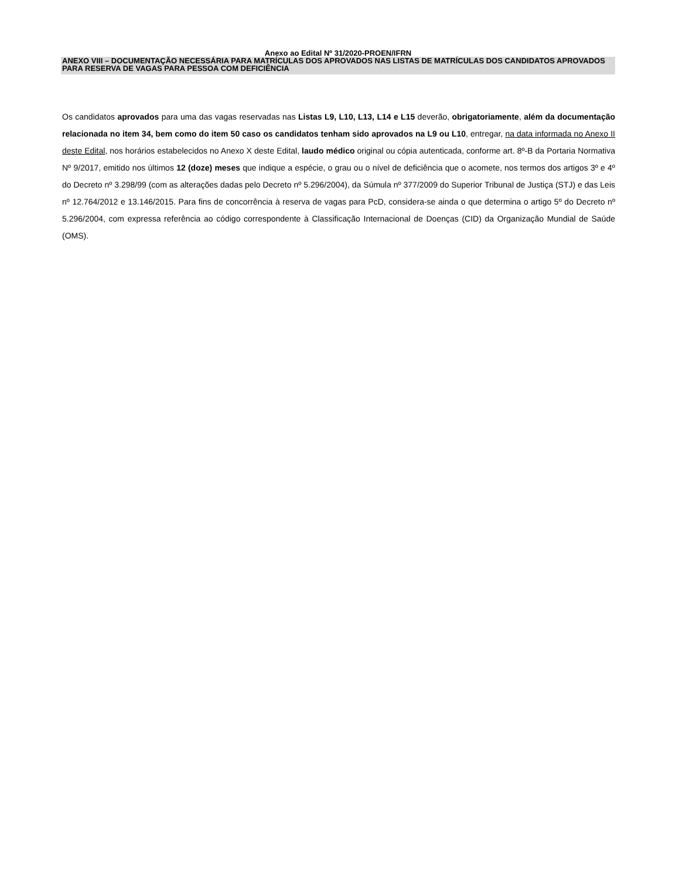Anexo ao Edital Nº 31/2020-PROEN/IFRN
ANEXO VIII – DOCUMENTAÇÃO NECESSÁRIA PARA MATRÍCULAS DOS APROVADOS NAS LISTAS DE MATRÍCULAS DOS CANDIDATOS APROVADOS PARA RESERVA DE VAGAS PARA PESSOA COM DEFICIÊNCIA
Os candidatos aprovados para uma das vagas reservadas nas Listas L9, L10, L13, L14 e L15 deverão, obrigatoriamente, além da documentação relacionada no item 34, bem como do item 50 caso os candidatos tenham sido aprovados na L9 ou L10, entregar, na data informada no Anexo II deste Edital, nos horários estabelecidos no Anexo X deste Edital, laudo médico original ou cópia autenticada, conforme art. 8º-B da Portaria Normativa Nº 9/2017, emitido nos últimos 12 (doze) meses que indique a espécie, o grau ou o nível de deficiência que o acomete, nos termos dos artigos 3º e 4º do Decreto nº 3.298/99 (com as alterações dadas pelo Decreto nº 5.296/2004), da Súmula nº 377/2009 do Superior Tribunal de Justiça (STJ) e das Leis nº 12.764/2012 e 13.146/2015. Para fins de concorrência à reserva de vagas para PcD, considera-se ainda o que determina o artigo 5º do Decreto nº 5.296/2004, com expressa referência ao código correspondente à Classificação Internacional de Doenças (CID) da Organização Mundial de Saúde (OMS).